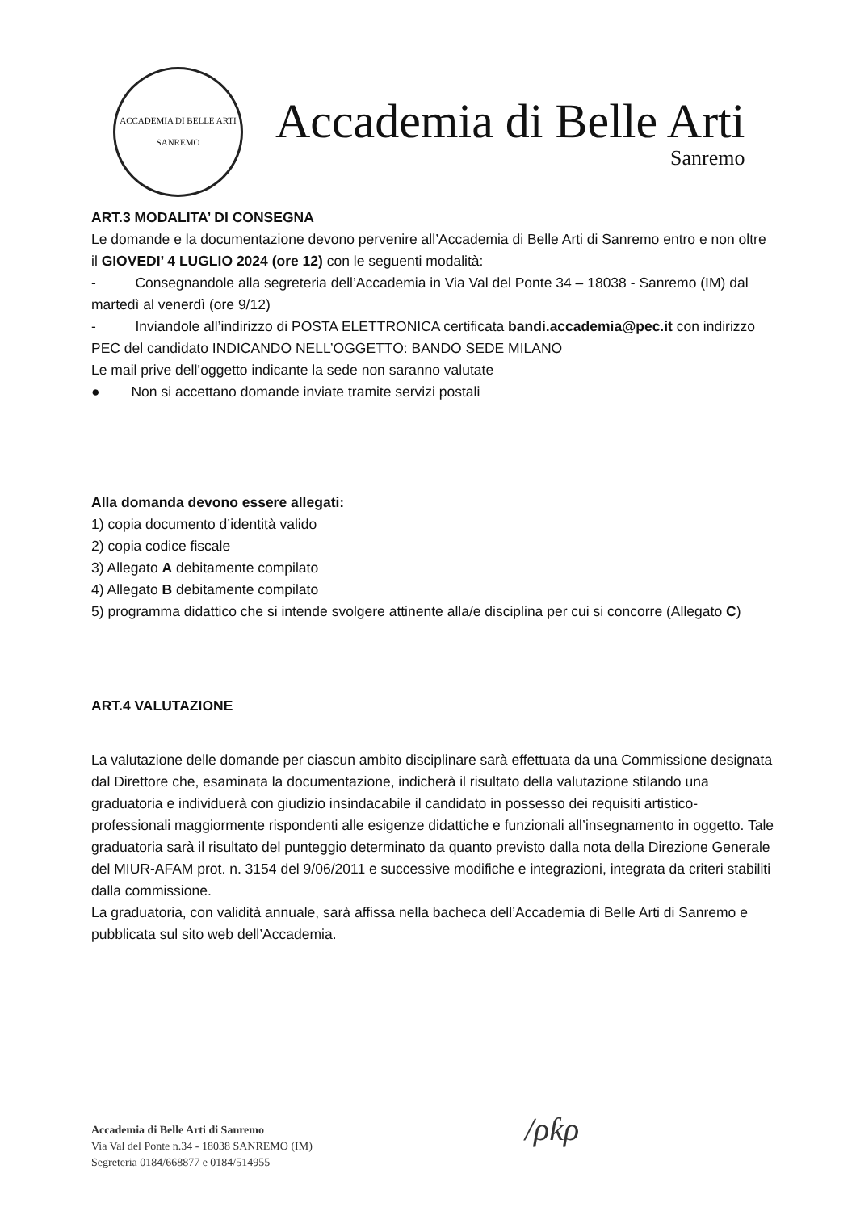ACCADEMIA DI BELLE ARTI
SANREMO
Accademia di Belle Arti
Sanremo
ART.3 MODALITA’ DI CONSEGNA
Le domande e la documentazione devono pervenire all’Accademia di Belle Arti di Sanremo entro e non oltre il GIOVEDI’ 4 LUGLIO 2024 (ore 12) con le seguenti modalità:
- Consegnandole alla segreteria dell’Accademia in Via Val del Ponte 34 – 18038 - Sanremo (IM) dal martedì al venerdì (ore 9/12)
- Inviandole all’indirizzo di POSTA ELETTRONICA certificata bandi.accademia@pec.it con indirizzo PEC del candidato INDICANDO NELL’OGGETTO: BANDO SEDE MILANO
Le mail prive dell’oggetto indicante la sede non saranno valutate
● Non si accettano domande inviate tramite servizi postali
Alla domanda devono essere allegati:
1) copia documento d’identità valido
2) copia codice fiscale
3) Allegato A debitamente compilato
4) Allegato B debitamente compilato
5) programma didattico che si intende svolgere attinente alla/e disciplina per cui si concorre (Allegato C)
ART.4 VALUTAZIONE
La valutazione delle domande per ciascun ambito disciplinare sarà effettuata da una Commissione designata dal Direttore che, esaminata la documentazione, indicherà il risultato della valutazione stilando una graduatoria e individuerà con giudizio insindacabile il candidato in possesso dei requisiti artistico-professionali maggiormente rispondenti alle esigenze didattiche e funzionali all’insegnamento in oggetto. Tale graduatoria sarà il risultato del punteggio determinato da quanto previsto dalla nota della Direzione Generale del MIUR-AFAM prot. n. 3154 del 9/06/2011 e successive modifiche e integrazioni, integrata da criteri stabiliti dalla commissione.
La graduatoria, con validità annuale, sarà affissa nella bacheca dell’Accademia di Belle Arti di Sanremo e pubblicata sul sito web dell’Accademia.
Accademia di Belle Arti di Sanremo
Via Val del Ponte n.34 - 18038 SANREMO (IM)
Segreteria 0184/668877 e 0184/514955
/ρƙρ